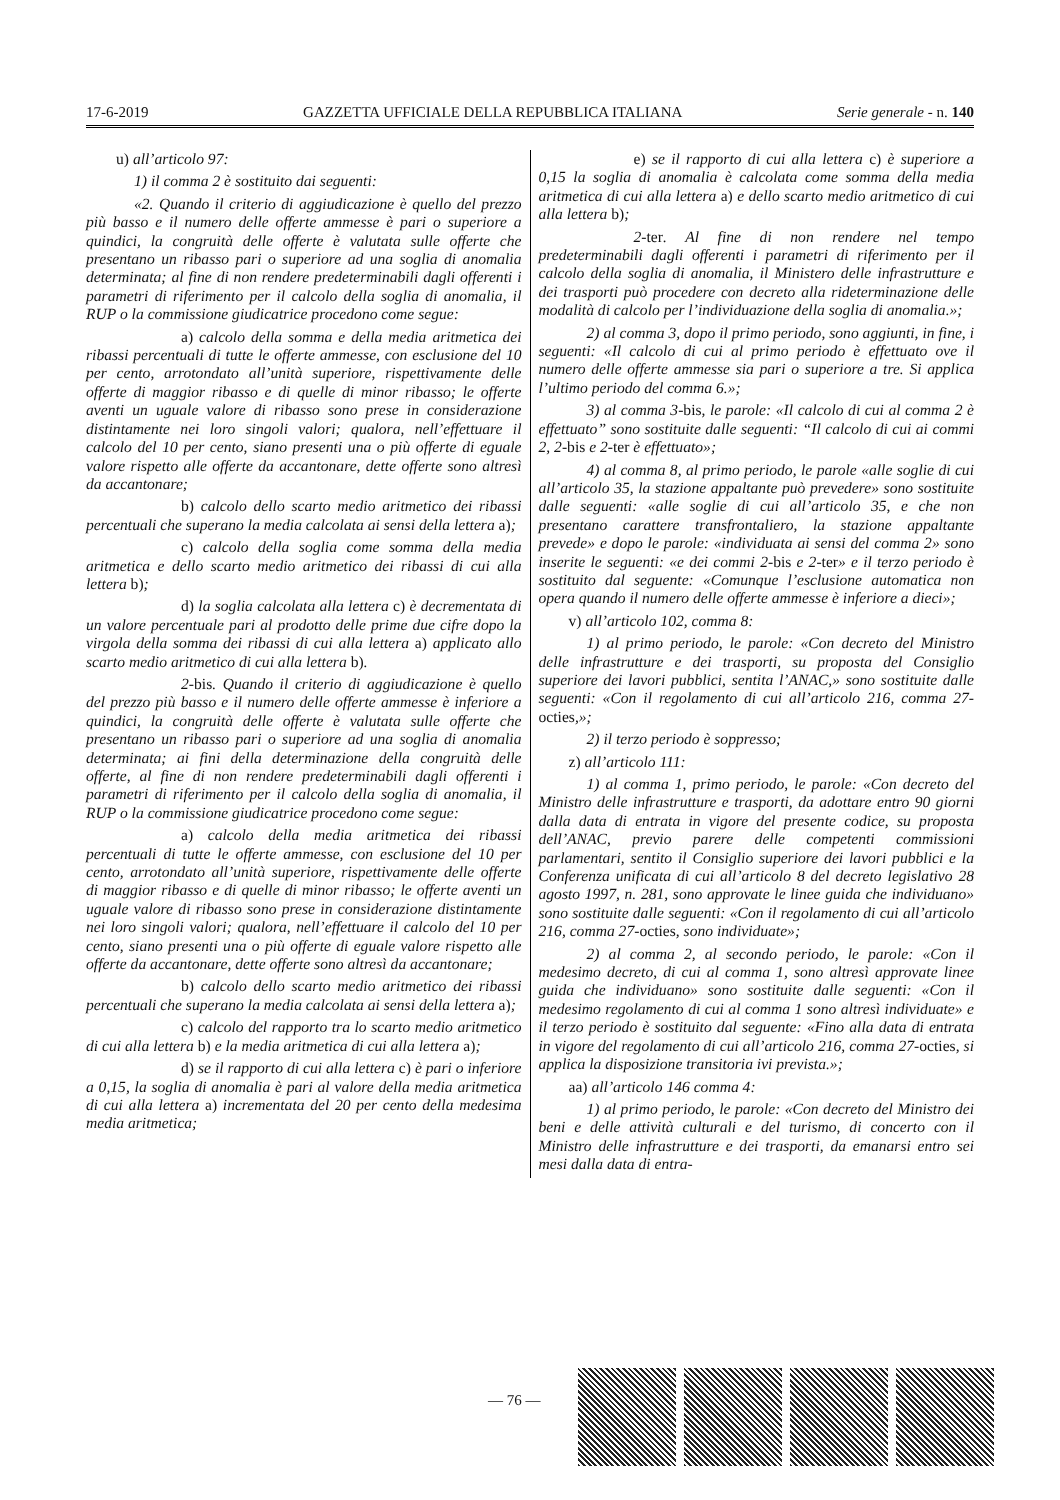17-6-2019 GAZZETTA UFFICIALE DELLA REPUBBLICA ITALIANA Serie generale - n. 140
u) all’articolo 97:
1) il comma 2 è sostituito dai seguenti:
«2. Quando il criterio di aggiudicazione è quello del prezzo più basso e il numero delle offerte ammesse è pari o superiore a quindici, la congruità delle offerte è valutata sulle offerte che presentano un ribasso pari o superiore ad una soglia di anomalia determinata; al fine di non rendere predeterminabili dagli offerenti i parametri di riferimento per il calcolo della soglia di anomalia, il RUP o la commissione giudicatrice procedono come segue:
a) calcolo della somma e della media aritmetica dei ribassi percentuali di tutte le offerte ammesse, con esclusione del 10 per cento, arrotondato all’unità superiore, rispettivamente delle offerte di maggior ribasso e di quelle di minor ribasso; le offerte aventi un uguale valore di ribasso sono prese in considerazione distintamente nei loro singoli valori; qualora, nell’effettuare il calcolo del 10 per cento, siano presenti una o più offerte di eguale valore rispetto alle offerte da accantonare, dette offerte sono altresì da accantonare;
b) calcolo dello scarto medio aritmetico dei ribassi percentuali che superano la media calcolata ai sensi della lettera a);
c) calcolo della soglia come somma della media aritmetica e dello scarto medio aritmetico dei ribassi di cui alla lettera b);
d) la soglia calcolata alla lettera c) è decrementata di un valore percentuale pari al prodotto delle prime due cifre dopo la virgola della somma dei ribassi di cui alla lettera a) applicato allo scarto medio aritmetico di cui alla lettera b).
2-bis. Quando il criterio di aggiudicazione è quello del prezzo più basso e il numero delle offerte ammesse è inferiore a quindici, la congruità delle offerte è valutata sulle offerte che presentano un ribasso pari o superiore ad una soglia di anomalia determinata; ai fini della determinazione della congruità delle offerte, al fine di non rendere predeterminabili dagli offerenti i parametri di riferimento per il calcolo della soglia di anomalia, il RUP o la commissione giudicatrice procedono come segue:
a) calcolo della media aritmetica dei ribassi percentuali di tutte le offerte ammesse, con esclusione del 10 per cento, arrotondato all’unità superiore, rispettivamente delle offerte di maggior ribasso e di quelle di minor ribasso; le offerte aventi un uguale valore di ribasso sono prese in considerazione distintamente nei loro singoli valori; qualora, nell’effettuare il calcolo del 10 per cento, siano presenti una o più offerte di eguale valore rispetto alle offerte da accantonare, dette offerte sono altresì da accantonare;
b) calcolo dello scarto medio aritmetico dei ribassi percentuali che superano la media calcolata ai sensi della lettera a);
c) calcolo del rapporto tra lo scarto medio aritmetico di cui alla lettera b) e la media aritmetica di cui alla lettera a);
d) se il rapporto di cui alla lettera c) è pari o inferiore a 0,15, la soglia di anomalia è pari al valore della media aritmetica di cui alla lettera a) incrementata del 20 per cento della medesima media aritmetica;
e) se il rapporto di cui alla lettera c) è superiore a 0,15 la soglia di anomalia è calcolata come somma della media aritmetica di cui alla lettera a) e dello scarto medio aritmetico di cui alla lettera b);
2-ter. Al fine di non rendere nel tempo predeterminabili dagli offerenti i parametri di riferimento per il calcolo della soglia di anomalia, il Ministero delle infrastrutture e dei trasporti può procedere con decreto alla rideterminazione delle modalità di calcolo per l’individuazione della soglia di anomalia.»;
2) al comma 3, dopo il primo periodo, sono aggiunti, in fine, i seguenti: «Il calcolo di cui al primo periodo è effettuato ove il numero delle offerte ammesse sia pari o superiore a tre. Si applica l’ultimo periodo del comma 6.»;
3) al comma 3-bis, le parole: «Il calcolo di cui al comma 2 è effettuato” sono sostituite dalle seguenti: “Il calcolo di cui ai commi 2, 2-bis e 2-ter è effettuato»;
4) al comma 8, al primo periodo, le parole «alle soglie di cui all’articolo 35, la stazione appaltante può prevedere» sono sostituite dalle seguenti: «alle soglie di cui all’articolo 35, e che non presentano carattere transfrontaliero, la stazione appaltante prevede» e dopo le parole: «individuata ai sensi del comma 2» sono inserite le seguenti: «e dei commi 2-bis e 2-ter» e il terzo periodo è sostituito dal seguente: «Comunque l’esclusione automatica non opera quando il numero delle offerte ammesse è inferiore a dieci»;
v) all’articolo 102, comma 8:
1) al primo periodo, le parole: «Con decreto del Ministro delle infrastrutture e dei trasporti, su proposta del Consiglio superiore dei lavori pubblici, sentita l’ANAC,» sono sostituite dalle seguenti: «Con il regolamento di cui all’articolo 216, comma 27-octies,»;
2) il terzo periodo è soppresso;
z) all’articolo 111:
1) al comma 1, primo periodo, le parole: «Con decreto del Ministro delle infrastrutture e trasporti, da adottare entro 90 giorni dalla data di entrata in vigore del presente codice, su proposta dell’ANAC, previo parere delle competenti commissioni parlamentari, sentito il Consiglio superiore dei lavori pubblici e la Conferenza unificata di cui all’articolo 8 del decreto legislativo 28 agosto 1997, n. 281, sono approvate le linee guida che individuano» sono sostituite dalle seguenti: «Con il regolamento di cui all’articolo 216, comma 27-octies, sono individuate»;
2) al comma 2, al secondo periodo, le parole: «Con il medesimo decreto, di cui al comma 1, sono altresì approvate linee guida che individuano» sono sostituite dalle seguenti: «Con il medesimo regolamento di cui al comma 1 sono altresì individuate» e il terzo periodo è sostituito dal seguente: «Fino alla data di entrata in vigore del regolamento di cui all’articolo 216, comma 27-octies, si applica la disposizione transitoria ivi prevista.»;
aa) all’articolo 146 comma 4:
1) al primo periodo, le parole: «Con decreto del Ministro dei beni e delle attività culturali e del turismo, di concerto con il Ministro delle infrastrutture e dei trasporti, da emanarsi entro sei mesi dalla data di entra-
— 76 —